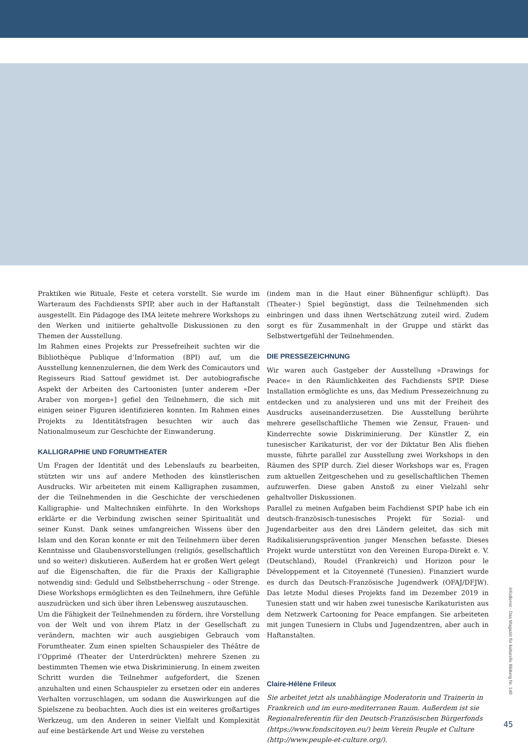Praktiken wie Rituale, Feste et cetera vorstellt. Sie wurde im Warteraum des Fachdiensts SPIP, aber auch in der Haftanstalt ausgestellt. Ein Pädagoge des IMA leitete mehrere Workshops zu den Werken und initiierte gehaltvolle Diskussionen zu den Themen der Ausstellung.
Im Rahmen eines Projekts zur Pressefreiheit suchten wir die Bibliothèque Publique d’Information (BPI) auf, um die Ausstellung kennenzulernen, die dem Werk des Comicautors und Regisseurs Riad Sattouf gewidmet ist. Der autobiografische Aspekt der Arbeiten des Cartoonisten [unter anderem »Der Araber von morgen«] gefiel den Teilnehmern, die sich mit einigen seiner Figuren identifizieren konnten. Im Rahmen eines Projekts zu Identitätsfragen besuchten wir auch das Nationalmuseum zur Geschichte der Einwanderung.
KALLIGRAPHIE UND FORUMTHEATER
Um Fragen der Identität und des Lebenslaufs zu bearbeiten, stützten wir uns auf andere Methoden des künstlerischen Ausdrucks. Wir arbeiteten mit einem Kalligraphen zusammen, der die Teilnehmenden in die Geschichte der verschiedenen Kalligraphie- und Maltechniken einführte. In den Workshops erklärte er die Verbindung zwischen seiner Spiritualität und seiner Kunst. Dank seines umfangreichen Wissens über den Islam und den Koran konnte er mit den Teilnehmern über deren Kenntnisse und Glaubensvorstellungen (religiös, gesellschaftlich und so weiter) diskutieren. Außerdem hat er großen Wert gelegt auf die Eigenschaften, die für die Praxis der Kalligraphie notwendig sind: Geduld und Selbstbeherrschung – oder Strenge. Diese Workshops ermöglichten es den Teilnehmern, ihre Gefühle auszudrücken und sich über ihren Lebensweg auszutauschen.
Um die Fähigkeit der Teilnehmenden zu fördern, ihre Vorstellung von der Welt und von ihrem Platz in der Gesellschaft zu verändern, machten wir auch ausgiebigen Gebrauch vom Forumtheater. Zum einen spielten Schauspieler des Théâtre de l’Opprimé (Theater der Unterdrückten) mehrere Szenen zu bestimmten Themen wie etwa Diskriminierung. In einem zweiten Schritt wurden die Teilnehmer aufgefordert, die Szenen anzuhalten und einen Schauspieler zu ersetzen oder ein anderes Verhalten vorzuschlagen, um sodann die Auswirkungen auf die Spielszene zu beobachten. Auch dies ist ein weiteres großartiges Werkzeug, um den Anderen in seiner Vielfalt und Komplexität auf eine bestärkende Art und Weise zu verstehen
(indem man in die Haut einer Bühnenfigur schlüpft). Das (Theater-) Spiel begünstigt, dass die Teilnehmenden sich einbringen und dass ihnen Wertschätzung zuteil wird. Zudem sorgt es für Zusammenhalt in der Gruppe und stärkt das Selbstwertgefühl der Teilnehmenden.
DIE PRESSEZEICHNUNG
Wir waren auch Gastgeber der Ausstellung »Drawings for Peace« in den Räumlichkeiten des Fachdiensts SPIP. Diese Installation ermöglichte es uns, das Medium Pressezeichnung zu entdecken und zu analysieren und uns mit der Freiheit des Ausdrucks auseinanderzusetzen. Die Ausstellung berührte mehrere gesellschaftliche Themen wie Zensur, Frauen- und Kinderrechte sowie Diskriminierung. Der Künstler Z, ein tunesischer Karikaturist, der vor der Diktatur Ben Alis fliehen musste, führte parallel zur Ausstellung zwei Workshops in den Räumen des SPIP durch. Ziel dieser Workshops war es, Fragen zum aktuellen Zeitgeschehen und zu gesellschaftlichen Themen aufzuwerfen. Diese gaben Anstoß zu einer Vielzahl sehr gehaltvoller Diskussionen.
Parallel zu meinen Aufgaben beim Fachdienst SPIP habe ich ein deutsch-französisch-tunesisches Projekt für Sozial- und Jugendarbeiter aus den drei Ländern geleitet, das sich mit Radikalisierungsprävention junger Menschen befasste. Dieses Projekt wurde unterstützt von den Vereinen Europa-Direkt e. V. (Deutschland), Roudel (Frankreich) und Horizon pour le Développement et la Citoyenneté (Tunesien). Finanziert wurde es durch das Deutsch-Französische Jugendwerk (OFAJ/DFJW). Das letzte Modul dieses Projekts fand im Dezember 2019 in Tunesien statt und wir haben zwei tunesische Karikaturisten aus dem Netzwerk Cartooning for Peace empfangen. Sie arbeiteten mit jungen Tunesiern in Clubs und Jugendzentren, aber auch in Haftanstalten.
Claire-Hélène Frileux
Sie arbeitet jetzt als unabhängige Moderatorin und Trainerin in Frankreich und im euro-mediterranen Raum. Außerdem ist sie Regionalreferentin für den Deutsch-Französischen Bürgerfonds (https://www.fondscitoyen.eu/) beim Verein Peuple et Culture (http://www.peuple-et-culture.org/).
infodienst - Das Magazin für kulturelle Bildung Nr. 140
45